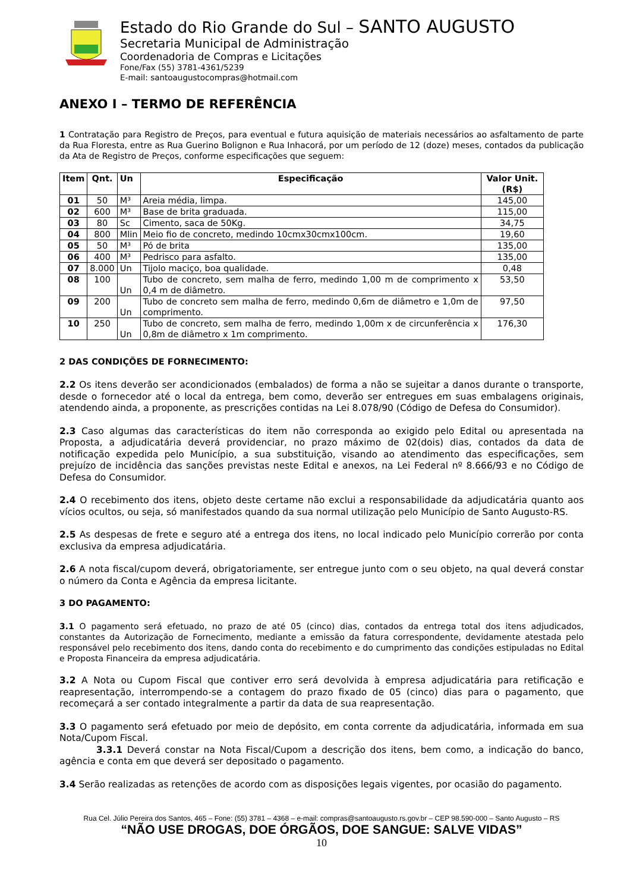Estado do Rio Grande do Sul – SANTO AUGUSTO
Secretaria Municipal de Administração
Coordenadoria de Compras e Licitações
Fone/Fax (55) 3781-4361/5239
E-mail: santoaugustocompras@hotmail.com
ANEXO I – TERMO DE REFERÊNCIA
1 Contratação para Registro de Preços, para eventual e futura aquisição de materiais necessários ao asfaltamento de parte da Rua Floresta, entre as Rua Guerino Bolignon e Rua Inhacorá, por um período de 12 (doze) meses, contados da publicação da Ata de Registro de Preços, conforme especificações que seguem:
| Item | Qnt. | Un | Especificação | Valor Unit. (R$) |
| --- | --- | --- | --- | --- |
| 01 | 50 | M³ | Areia média, limpa. | 145,00 |
| 02 | 600 | M³ | Base de brita graduada. | 115,00 |
| 03 | 80 | Sc | Cimento, saca de 50Kg. | 34,75 |
| 04 | 800 | Mlin | Meio fio de concreto, medindo 10cmx30cmx100cm. | 19,60 |
| 05 | 50 | M³ | Pó de brita | 135,00 |
| 06 | 400 | M³ | Pedrisco para asfalto. | 135,00 |
| 07 | 8.000 | Un | Tijolo maciço, boa qualidade. | 0,48 |
| 08 | 100 | Un | Tubo de concreto, sem malha de ferro, medindo 1,00 m de comprimento x 0,4 m de diâmetro. | 53,50 |
| 09 | 200 | Un | Tubo de concreto sem malha de ferro, medindo 0,6m de diâmetro e 1,0m de comprimento. | 97,50 |
| 10 | 250 | Un | Tubo de concreto, sem malha de ferro, medindo 1,00m x de circunferência x 0,8m de diâmetro x 1m comprimento. | 176,30 |
2 DAS CONDIÇÕES DE FORNECIMENTO:
2.2 Os itens deverão ser acondicionados (embalados) de forma a não se sujeitar a danos durante o transporte, desde o fornecedor até o local da entrega, bem como, deverão ser entregues em suas embalagens originais, atendendo ainda, a proponente, as prescrições contidas na Lei 8.078/90 (Código de Defesa do Consumidor).
2.3 Caso algumas das características do item não corresponda ao exigido pelo Edital ou apresentada na Proposta, a adjudicatária deverá providenciar, no prazo máximo de 02(dois) dias, contados da data de notificação expedida pelo Município, a sua substituição, visando ao atendimento das especificações, sem prejuízo de incidência das sanções previstas neste Edital e anexos, na Lei Federal nº 8.666/93 e no Código de Defesa do Consumidor.
2.4 O recebimento dos itens, objeto deste certame não exclui a responsabilidade da adjudicatária quanto aos vícios ocultos, ou seja, só manifestados quando da sua normal utilização pelo Município de Santo Augusto-RS.
2.5 As despesas de frete e seguro até a entrega dos itens, no local indicado pelo Município correrão por conta exclusiva da empresa adjudicatária.
2.6 A nota fiscal/cupom deverá, obrigatoriamente, ser entregue junto com o seu objeto, na qual deverá constar o número da Conta e Agência da empresa licitante.
3 DO PAGAMENTO:
3.1 O pagamento será efetuado, no prazo de até 05 (cinco) dias, contados da entrega total dos itens adjudicados, constantes da Autorização de Fornecimento, mediante a emissão da fatura correspondente, devidamente atestada pelo responsável pelo recebimento dos itens, dando conta do recebimento e do cumprimento das condições estipuladas no Edital e Proposta Financeira da empresa adjudicatária.
3.2 A Nota ou Cupom Fiscal que contiver erro será devolvida à empresa adjudicatária para retificação e reapresentação, interrompendo-se a contagem do prazo fixado de 05 (cinco) dias para o pagamento, que recomeçará a ser contado integralmente a partir da data de sua reapresentação.
3.3 O pagamento será efetuado por meio de depósito, em conta corrente da adjudicatária, informada em sua Nota/Cupom Fiscal.
3.3.1 Deverá constar na Nota Fiscal/Cupom a descrição dos itens, bem como, a indicação do banco, agência e conta em que deverá ser depositado o pagamento.
3.4 Serão realizadas as retenções de acordo com as disposições legais vigentes, por ocasião do pagamento.
Rua Cel. Júlio Pereira dos Santos, 465 – Fone: (55) 3781 – 4368 – e-mail: compras@santoaugusto.rs.gov.br – CEP 98.590-000 – Santo Augusto – RS
“NÃO USE DROGAS, DOE ÓRGÃOS, DOE SANGUE: SALVE VIDAS”
10